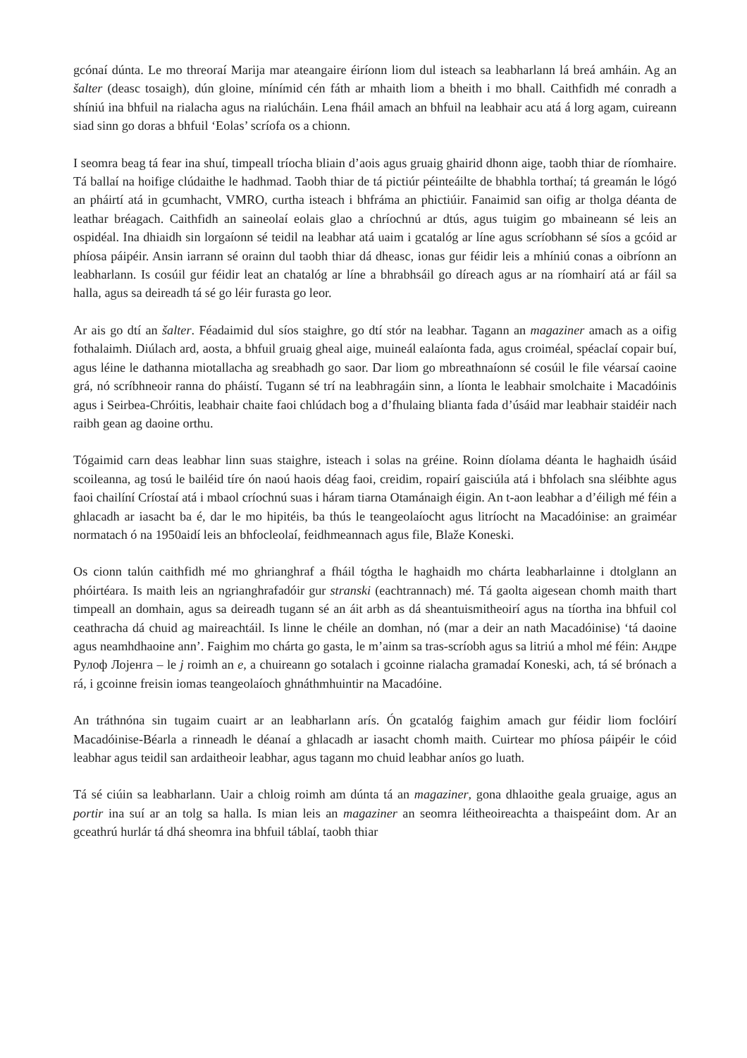gcónaí dúnta. Le mo threoraí Marija mar ateangaire éiríonn liom dul isteach sa leabharlann lá breá amháin. Ag an šalter (deasc tosaigh), dún gloine, mínímid cén fáth ar mhaith liom a bheith i mo bhall. Caithfidh mé conradh a shíniú ina bhfuil na rialacha agus na rialúcháin. Lena fháil amach an bhfuil na leabhair acu atá á lorg agam, cuireann siad sinn go doras a bhfuil ‘Eolas’ scríofa os a chionn.
I seomra beag tá fear ina shuí, timpeall tríocha bliain d’aois agus gruaig ghairid dhonn aige, taobh thiar de ríomhaire. Tá ballaí na hoifige clúdaithe le hadhmad. Taobh thiar de tá pictiúr péinteáilte de bhabhla torthaí; tá greamán le lógó an pháirtí atá in gcumhacht, VMRO, curtha isteach i bhfráma an phictiúir. Fanaimid san oifig ar tholga déanta de leathar bréagach. Caithfidh an saineolaí eolais glao a chríochnú ar dtús, agus tuigim go mbaineann sé leis an ospidéal. Ina dhiaidh sin lorgaíonn sé teidil na leabhar atá uaim i gcatalóg ar líne agus scríobhann sé síos a gcóid ar phíosa páipéir. Ansin iarrann sé orainn dul taobh thiar dá dheasc, ionas gur féidir leis a mhíniú conas a oibríonn an leabharlann. Is cosúil gur féidir leat an chatalóg ar líne a bhrabhsáil go díreach agus ar na ríomhairí atá ar fáil sa halla, agus sa deireadh tá sé go léir furasta go leor.
Ar ais go dtí an šalter. Féadaimid dul síos staighre, go dtí stór na leabhar. Tagann an magaziner amach as a oifig fothalaimh. Diúlach ard, aosta, a bhfuil gruaig gheal aige, muineál ealaíonta fada, agus croiméal, spéaclaí copair buí, agus léine le dathanna miotallacha ag sreabhadh go saor. Dar liom go mbreathnaíonn sé cosúil le file véarsaí caoine grá, nó scríbhneoir ranna do pháistí. Tugann sé trí na leabhragáin sinn, a líonta le leabhair smolchaite i Macadóinis agus i Seirbea-Chróitis, leabhair chaite faoi chlúdach bog a d’fhulaing blianta fada d’úsáid mar leabhair staidéir nach raibh gean ag daoine orthu.
Tógaimid carn deas leabhar linn suas staighre, isteach i solas na gréine. Roinn díolama déanta le haghaidh úsáid scoileanna, ag tosú le bailéid tíre ón naoú haois déag faoi, creidim, ropairí gaisciúla atá i bhfolach sna sléibhte agus faoi chailíní Críostaí atá i mbaol críochnú suas i háram tiarna Otamánaigh éigin. An t-aon leabhar a d’éiligh mé féin a ghlacadh ar iasacht ba é, dar le mo hipitéis, ba thús le teangeolaíocht agus litríocht na Macadóinise: an graiméar normatach ó na 1950aidí leis an bhfocleolaí, feidhmeannach agus file, Blaže Koneski.
Os cionn talún caithfidh mé mo ghrianghraf a fháil tógtha le haghaidh mo chárta leabharlainne i dtolglann an phóirtéara. Is maith leis an ngrianghrafadóir gur stranski (eachtrannach) mé. Tá gaolta aigesean chomh maith thart timpeall an domhain, agus sa deireadh tugann sé an áit arbh as dá sheantuismitheoirí agus na tíortha ina bhfuil col ceathracha dá chuid ag maireachtáil. Is linne le chéile an domhan, nó (mar a deir an nath Macadóinise) ‘tá daoine agus neamhdhaoine ann’. Faighim mo chárta go gasta, le m’ainm sa tras-scríobh agus sa litriú a mhol mé féin: Андре Рулоф Лојенга – le j roimh an e, a chuireann go sotalach i gcoinne rialacha gramadaí Koneski, ach, tá sé brónach a rá, i gcoinne freisin iomas teangeolaíoch ghnáthmhuintir na Macadóine.
An tráthnóna sin tugaim cuairt ar an leabharlann arís. Ón gcatalóg faighim amach gur féidir liom foclóirí Macadóinise-Béarla a rinneadh le déanaí a ghlacadh ar iasacht chomh maith. Cuirtear mo phíosa páipéir le cóid leabhar agus teidil san ardaitheoir leabhar, agus tagann mo chuid leabhar aníos go luath.
Tá sé ciúin sa leabharlann. Uair a chloig roimh am dúnta tá an magaziner, gona dhlaoithe geala gruaige, agus an portir ina suí ar an tolg sa halla. Is mian leis an magaziner an seomra léitheoireachta a thaispeáint dom. Ar an gceathrú hurlár tá dhá sheomra ina bhfuil táblaí, taobh thiar